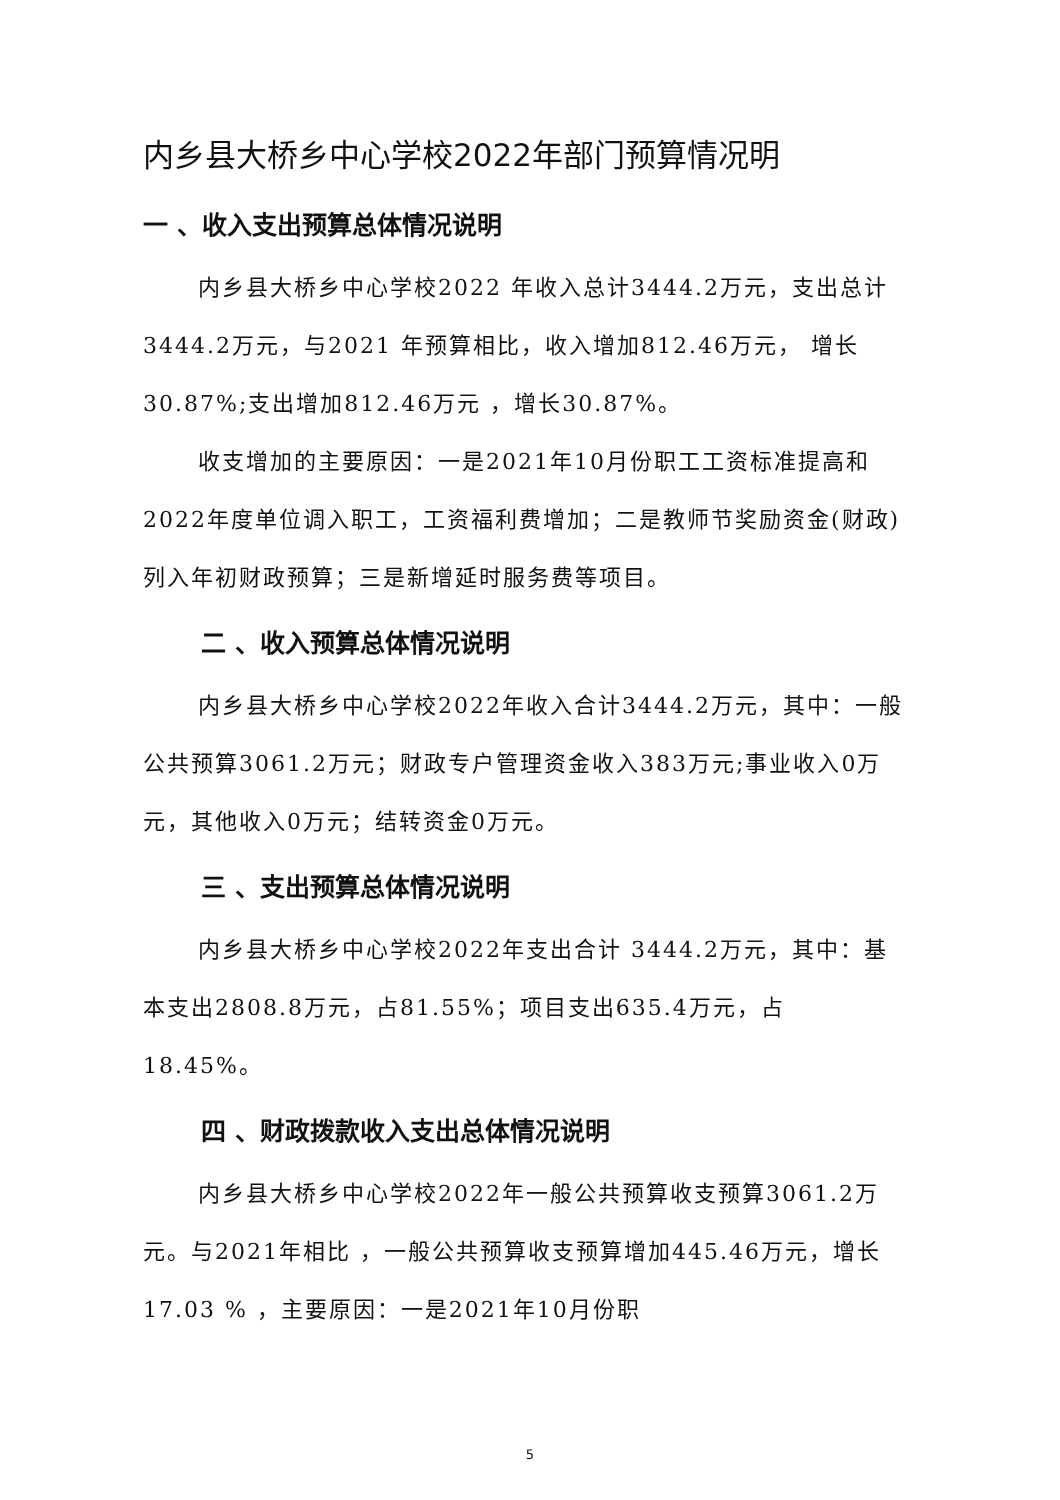内乡县大桥乡中心学校2022年部门预算情况明
一 、收入支出预算总体情况说明
内乡县大桥乡中心学校2022 年收入总计3444.2万元，支出总计3444.2万元，与2021 年预算相比，收入增加812.46万元， 增长30.87%;支出增加812.46万元 ，增长30.87%。
收支增加的主要原因：一是2021年10月份职工工资标准提高和2022年度单位调入职工，工资福利费增加；二是教师节奖励资金(财政)列入年初财政预算；三是新增延时服务费等项目。
二 、收入预算总体情况说明
内乡县大桥乡中心学校2022年收入合计3444.2万元，其中：一般公共预算3061.2万元；财政专户管理资金收入383万元;事业收入0万元，其他收入0万元；结转资金0万元。
三 、支出预算总体情况说明
内乡县大桥乡中心学校2022年支出合计 3444.2万元，其中：基本支出2808.8万元，占81.55%；项目支出635.4万元，占18.45%。
四 、财政拨款收入支出总体情况说明
内乡县大桥乡中心学校2022年一般公共预算收支预算3061.2万元。与2021年相比 ，一般公共预算收支预算增加445.46万元，增长17.03 % ，主要原因：一是2021年10月份职
5